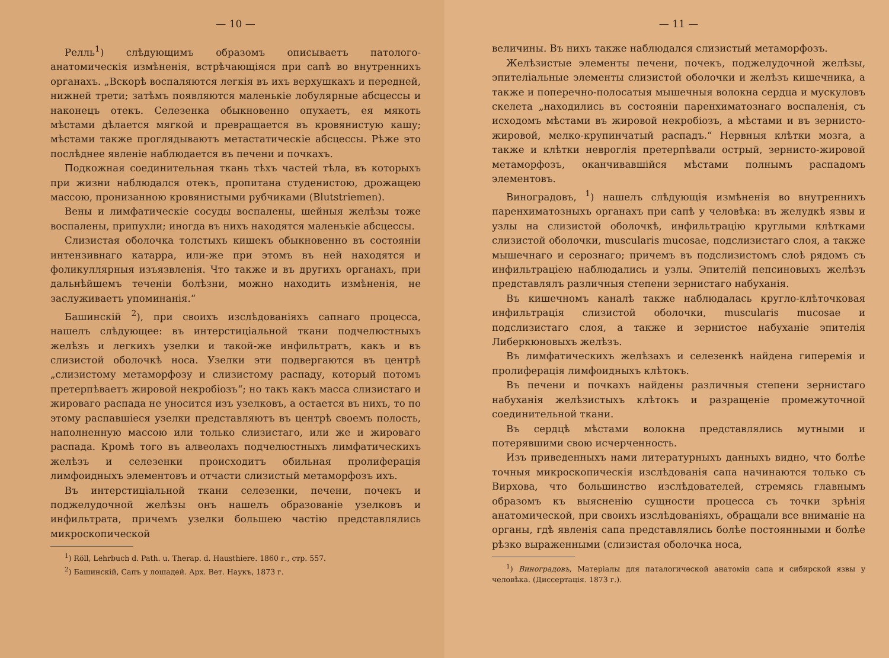— 10 —
Релль<sup>1</sup>) слѣдующимъ образомъ описываетъ патолого-анатомическія измѣненія, встрѣчающіяся при сапѣ во внутреннихъ органахъ. „Вскорѣ воспаляются легкія въ ихъ верхушкахъ и передней, нижней трети; затѣмъ появляются маленькіе лобулярные абсцессы и наконецъ отекъ. Селезенка обыкновенно опухаетъ, ея мякоть мѣстами дѣлается мягкой и превращается въ кровянистую кашу; мѣстами также проглядываютъ метастатическіе абсцессы. Рѣже это послѣднее явленіе наблюдается въ печени и почкахъ.
Подкожная соединительная ткань тѣхъ частей тѣла, въ которыхъ при жизни наблюдался отекъ, пропитана студенистою, дрожащею массою, пронизанною кровянистыми рубчиками (Blutstriemen).
Вены и лимфатическіе сосуды воспалены, шейныя желѣзы тоже воспалены, припухли; иногда въ нихъ находятся маленькіе абсцессы.
Слизистая оболочка толстыхъ кишекъ обыкновенно въ состояніи интензивнаго катарра, или-же при этомъ въ ней находятся и фоликуллярныя изъязвленія. Что также и въ другихъ органахъ, при дальнѣйшемъ теченіи болѣзни, можно находить измѣненія, не заслуживаетъ упоминанія.“
Башинскій <sup>2</sup>), при своихъ изслѣдованіяхъ сапнаго процесса, нашелъ слѣдующее: въ интерстиціальной ткани подчелюстныхъ желѣзъ и легкихъ узелки и такой-же инфильтратъ, какъ и въ слизистой оболочкѣ носа. Узелки эти подвергаются въ центрѣ „слизистому метаморфозу и слизистому распаду, который потомъ претерпѣваетъ жировой некробіозъ“; но такъ какъ масса слизистаго и жироваго распада не уносится изъ узелковъ, а остается въ нихъ, то по этому распавшіеся узелки представляютъ въ центрѣ своемъ полость, наполненную массою или только слизистаго, или же и жироваго распада. Кромѣ того въ алвеолахъ подчелюстныхъ лимфатическихъ желѣзъ и селезенки происходитъ обильная пролиферація лимфоидныхъ элементовъ и отчасти слизистый метаморфозъ ихъ.
Въ интерстиціальной ткани селезенки, печени, почекъ и поджелудочной желѣзы онъ нашелъ образованіе узелковъ и инфильтрата, причемъ узелки большею частію представлялись микроскопической
<sup>1</sup>) Röll, Lehrbuch d. Path. u. Therap. d. Hausthiere. 1860 г., стр. 557.
<sup>2</sup>) Башинскій, Сапъ у лошадей. Арх. Вет. Наукъ, 1873 г.
— 11 —
величины. Въ нихъ также наблюдался слизистый метаморфозъ.
Желѣзистые элементы печени, почекъ, поджелудочной желѣзы, эпителіальные элементы слизистой оболочки и желѣзъ кишечника, а также и поперечно-полосатыя мышечныя волокна сердца и мускуловъ скелета „находились въ состояніи паренхиматознаго воспаленія, съ исходомъ мѣстами въ жировой некробіозъ, а мѣстами и въ зернисто-жировой, мелко-крупинчатый распадъ.“ Нервныя клѣтки мозга, а также и клѣтки невроглія претерпѣвали острый, зернисто-жировой метаморфозъ, оканчивавшійся мѣстами полнымъ распадомъ элементовъ.
Виноградовъ, <sup>1</sup>) нашелъ слѣдующія измѣненія во внутреннихъ паренхиматозныхъ органахъ при сапѣ у человѣка: въ желудкѣ язвы и узлы на слизистой оболочкѣ, инфильтрацію круглыми клѣтками слизистой оболочки, muscularis mucosae, подслизистаго слоя, а также мышечнаго и серознаго; причемъ въ подслизистомъ слоѣ рядомъ съ инфильтраціею наблюдались и узлы. Эпителій пепсиновыхъ желѣзъ представлялъ различныя степени зернистаго набуханія.
Въ кишечномъ каналѣ также наблюдалась кругло-клѣточковая инфильтрація слизистой оболочки, muscularis mucosae и подслизистаго слоя, а также и зернистое набуханіе эпителія Либеркюновыхъ желѣзъ.
Въ лимфатическихъ желѣзахъ и селезенкѣ найдена гиперемія и пролиферація лимфоидныхъ клѣтокъ.
Въ печени и почкахъ найдены различныя степени зернистаго набуханія желѣзистыхъ клѣтокъ и разращеніе промежуточной соединительной ткани.
Въ сердцѣ мѣстами волокна представлялись мутными и потерявшими свою исчерченность.
Изъ приведенныхъ нами литературныхъ данныхъ видно, что болѣе точныя микроскопическія изслѣдованія сапа начинаются только съ Вирхова, что большинство изслѣдователей, стремясь главнымъ образомъ къ выясненію сущности процесса съ точки зрѣнія анатомической, при своихъ изслѣдованіяхъ, обращали все вниманіе на органы, гдѣ явленія сапа представлялись болѣе постоянными и болѣе рѣзко выраженными (слизистая оболочка носа,
<sup>1</sup>) Виноградовъ, Матеріалы для паталогической анатоміи сапа и сибирской язвы у человѣка. (Диссертація. 1873 г.).